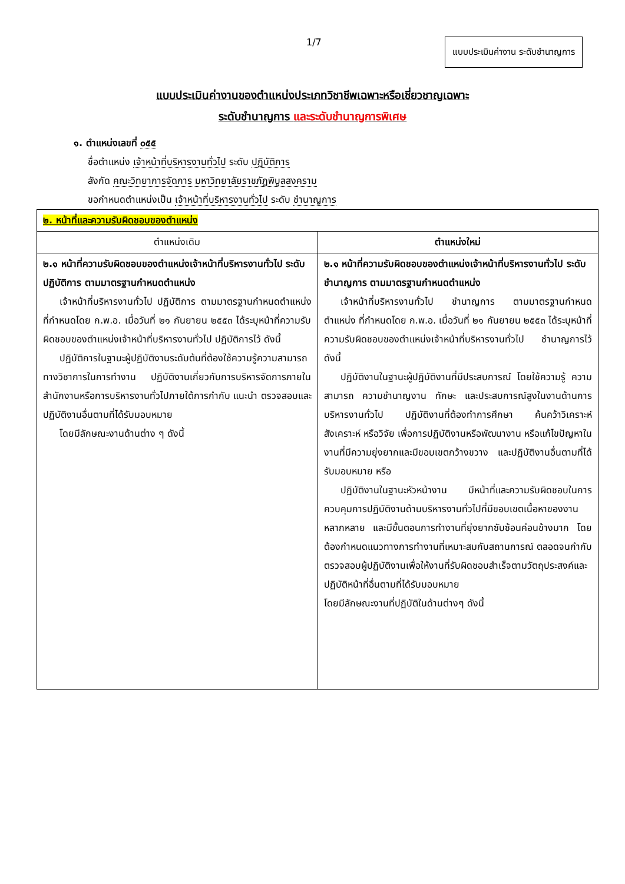1/7 แบบประเมินค่างาน ระดับชำนาญการ
แบบประเมินค่างานของตำแหน่งประเภทวิชาชีพเฉพาะหรือเชี่ยวชาญเฉพาะ
ระดับชำนาญการ และระดับชำนาญการพิเศษ
๑. ตำแหน่งเลขที่ ๐๕๕
ชื่อตำแหน่ง เจ้าหน้าที่บริหารงานทั่วไป ระดับ ปฏิบัติการ
สังกัด คณะวิทยาการจัดการ มหาวิทยาลัยราชภัฏพิบูลสงคราม
ขอกำหนดตำแหน่งเป็น เจ้าหน้าที่บริหารงานทั่วไป ระดับ ชำนาญการ
| ๒. หน้าที่และความรับผิดชอบของตำแหน่ง | |
| ตำแหน่งเดิม | ตำแหน่งใหม่ |
| ๒.๑ หน้าที่ความรับผิดชอบของตำแหน่งเจ้าหน้าที่บริหารงานทั่วไป ระดับปฏิบัติการ ตามมาตรฐานกำหนดตำแหน่ง เจ้าหน้าที่บริหารงานทั่วไป ปฏิบัติการ ตามมาตรฐานกำหนดตำแหน่ง ที่กำหนดโดย ก.พ.อ. เมื่อวันที่ ๒๑ กันยายน ๒๕๕๓ ได้ระบุหน้าที่ความรับผิดชอบของตำแหน่งเจ้าหน้าที่บริหารงานทั่วไป ปฏิบัติการไว้ ดังนี้ ปฏิบัติการในฐานะผู้ปฏิบัติงานระดับต้นที่ต้องใช้ความรู้ความสามารถทางวิชาการในการทำงาน ปฏิบัติงานเกี่ยวกับการบริหารจัดการภายในสำนักงานหรือการบริหารงานทั่วไปภายใต้การกำกับ แนะนำ ตรวจสอบและปฏิบัติงานอื่นตามที่ได้รับมอบหมาย โดยมีลักษณะงานด้านต่าง ๆ ดังนี้ | ๒.๑ หน้าที่ความรับผิดชอบของตำแหน่งเจ้าหน้าที่บริหารงานทั่วไป ระดับชำนาญการ ตามมาตรฐานกำหนดตำแหน่ง เจ้าหน้าที่บริหารงานทั่วไป ชำนาญการ ตามมาตรฐานกำหนดตำแหน่ง ที่กำหนดโดย ก.พ.อ. เมื่อวันที่ ๒๑ กันยายน ๒๕๕๓ ได้ระบุหน้าที่ความรับผิดชอบของตำแหน่งเจ้าหน้าที่บริหารงานทั่วไป ชำนาญการไว้ ดังนี้ ปฏิบัติงานในฐานะผู้ปฏิบัติงานที่มีประสบการณ์ โดยใช้ความรู้ ความสามารถ ความชำนาญงาน ทักษะ และประสบการณ์สูงในงานด้านการบริหารงานทั่วไป ปฏิบัติงานที่ต้องทำการศึกษา ค้นคว้าวิเคราะห์ สังเคราะห์ หรือวิจัย เพื่อการปฏิบัติงานหรือพัฒนางาน หรือแก้ไขปัญหาในงานที่มีความยุ่งยากและมีขอบเขตกว้างขวาง และปฏิบัติงานอื่นตามที่ได้รับมอบหมาย หรือ ปฏิบัติงานในฐานะหัวหน้างาน มีหน้าที่และความรับผิดชอบในการควบคุมการปฏิบัติงานด้านบริหารงานทั่วไปที่มีขอบเขตเนื้อหาของงานหลากหลาย และมีขั้นตอนการทำงานที่ยุ่งยากซับซ้อนค่อนข้างมาก โดยต้องกำหนดแนวทางการทำงานที่เหมาะสมกับสถานการณ์ ตลอดจนกำกับ ตรวจสอบผู้ปฏิบัติงานเพื่อให้งานที่รับผิดชอบสำเร็จตามวัตถุประสงค์และปฏิบัติหน้าที่อื่นตามที่ได้รับมอบหมาย โดยมีลักษณะงานที่ปฏิบัติในด้านต่างๆ ดังนี้ |